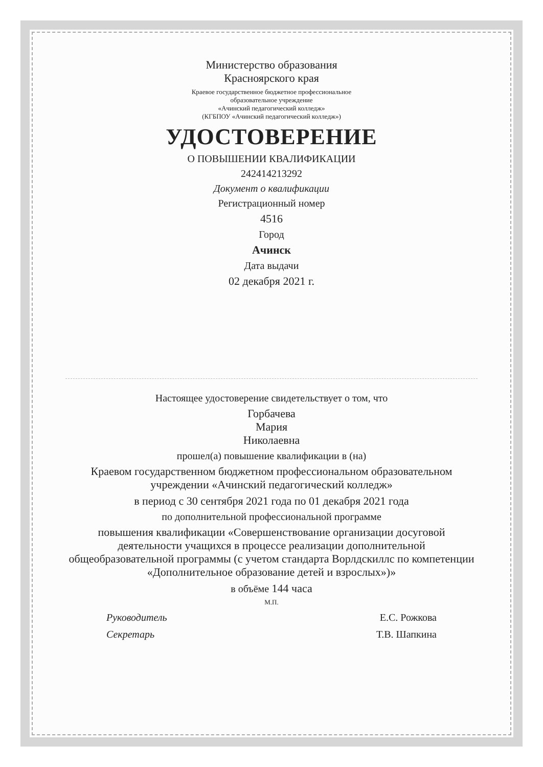Министерство образования
Красноярского края
Краевое государственное бюджетное профессиональное
образовательное учреждение
«Ачинский педагогический колледж»
(КГБПОУ «Ачинский педагогический колледж»)
УДОСТОВЕРЕНИЕ
О ПОВЫШЕНИИ КВАЛИФИКАЦИИ
242414213292
Документ о квалификации
Регистрационный номер
4516
Город
Ачинск
Дата выдачи
02 декабря 2021 г.
Настоящее удостоверение свидетельствует о том, что
Горбачева
Мария
Николаевна
прошел(а) повышение квалификации в (на)
Краевом государственном бюджетном профессиональном образовательном учреждении «Ачинский педагогический колледж»
в период с 30 сентября 2021 года по 01 декабря 2021 года
по дополнительной профессиональной программе
повышения квалификации «Совершенствование организации досуговой деятельности учащихся в процессе реализации дополнительной общеобразовательной программы (с учетом стандарта Ворлдскиллс по компетенции «Дополнительное образование детей и взрослых»)»
в объёме 144 часа
М.П.
Руководитель Е.С. Рожкова
Секретарь Т.В. Шапкина